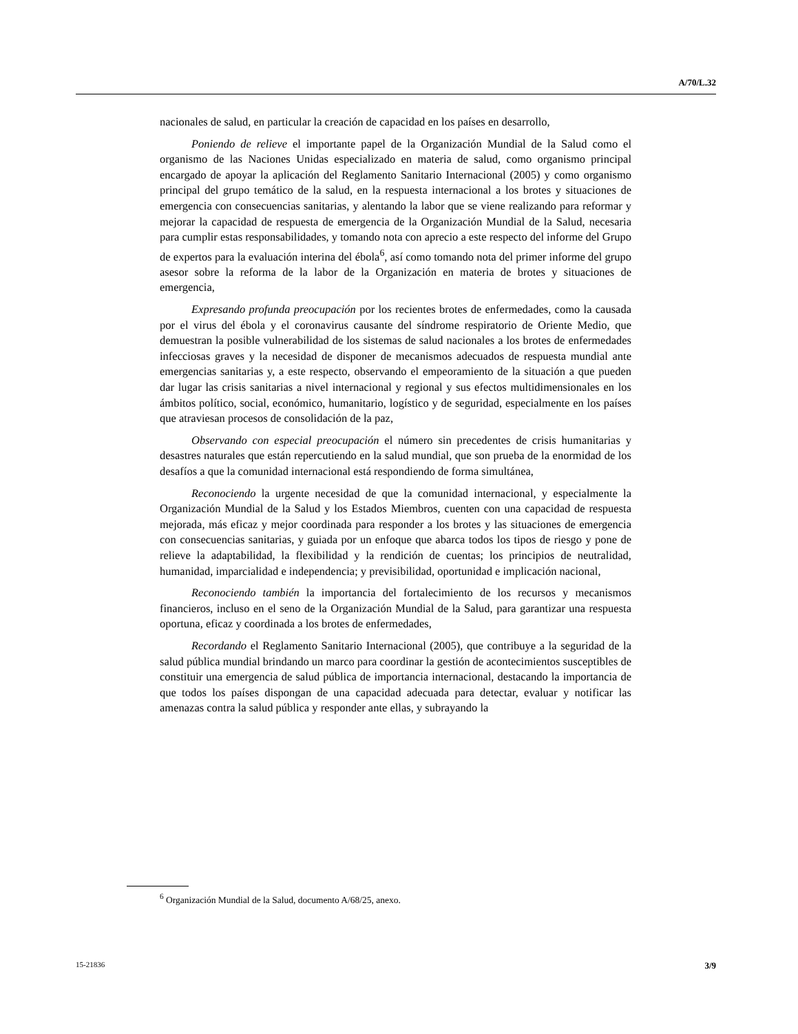A/70/L.32
nacionales de salud, en particular la creación de capacidad en los países en desarrollo,
Poniendo de relieve el importante papel de la Organización Mundial de la Salud como el organismo de las Naciones Unidas especializado en materia de salud, como organismo principal encargado de apoyar la aplicación del Reglamento Sanitario Internacional (2005) y como organismo principal del grupo temático de la salud, en la respuesta internacional a los brotes y situaciones de emergencia con consecuencias sanitarias, y alentando la labor que se viene realizando para reformar y mejorar la capacidad de respuesta de emergencia de la Organización Mundial de la Salud, necesaria para cumplir estas responsabilidades, y tomando nota con aprecio a este respecto del informe del Grupo de expertos para la evaluación interina del ébola<sup>6</sup>, así como tomando nota del primer informe del grupo asesor sobre la reforma de la labor de la Organización en materia de brotes y situaciones de emergencia,
Expresando profunda preocupación por los recientes brotes de enfermedades, como la causada por el virus del ébola y el coronavirus causante del síndrome respiratorio de Oriente Medio, que demuestran la posible vulnerabilidad de los sistemas de salud nacionales a los brotes de enfermedades infecciosas graves y la necesidad de disponer de mecanismos adecuados de respuesta mundial ante emergencias sanitarias y, a este respecto, observando el empeoramiento de la situación a que pueden dar lugar las crisis sanitarias a nivel internacional y regional y sus efectos multidimensionales en los ámbitos político, social, económico, humanitario, logístico y de seguridad, especialmente en los países que atraviesan procesos de consolidación de la paz,
Observando con especial preocupación el número sin precedentes de crisis humanitarias y desastres naturales que están repercutiendo en la salud mundial, que son prueba de la enormidad de los desafíos a que la comunidad internacional está respondiendo de forma simultánea,
Reconociendo la urgente necesidad de que la comunidad internacional, y especialmente la Organización Mundial de la Salud y los Estados Miembros, cuenten con una capacidad de respuesta mejorada, más eficaz y mejor coordinada para responder a los brotes y las situaciones de emergencia con consecuencias sanitarias, y guiada por un enfoque que abarca todos los tipos de riesgo y pone de relieve la adaptabilidad, la flexibilidad y la rendición de cuentas; los principios de neutralidad, humanidad, imparcialidad e independencia; y previsibilidad, oportunidad e implicación nacional,
Reconociendo también la importancia del fortalecimiento de los recursos y mecanismos financieros, incluso en el seno de la Organización Mundial de la Salud, para garantizar una respuesta oportuna, eficaz y coordinada a los brotes de enfermedades,
Recordando el Reglamento Sanitario Internacional (2005), que contribuye a la seguridad de la salud pública mundial brindando un marco para coordinar la gestión de acontecimientos susceptibles de constituir una emergencia de salud pública de importancia internacional, destacando la importancia de que todos los países dispongan de una capacidad adecuada para detectar, evaluar y notificar las amenazas contra la salud pública y responder ante ellas, y subrayando la
<sup>6</sup> Organización Mundial de la Salud, documento A/68/25, anexo.
15-21836 3/9